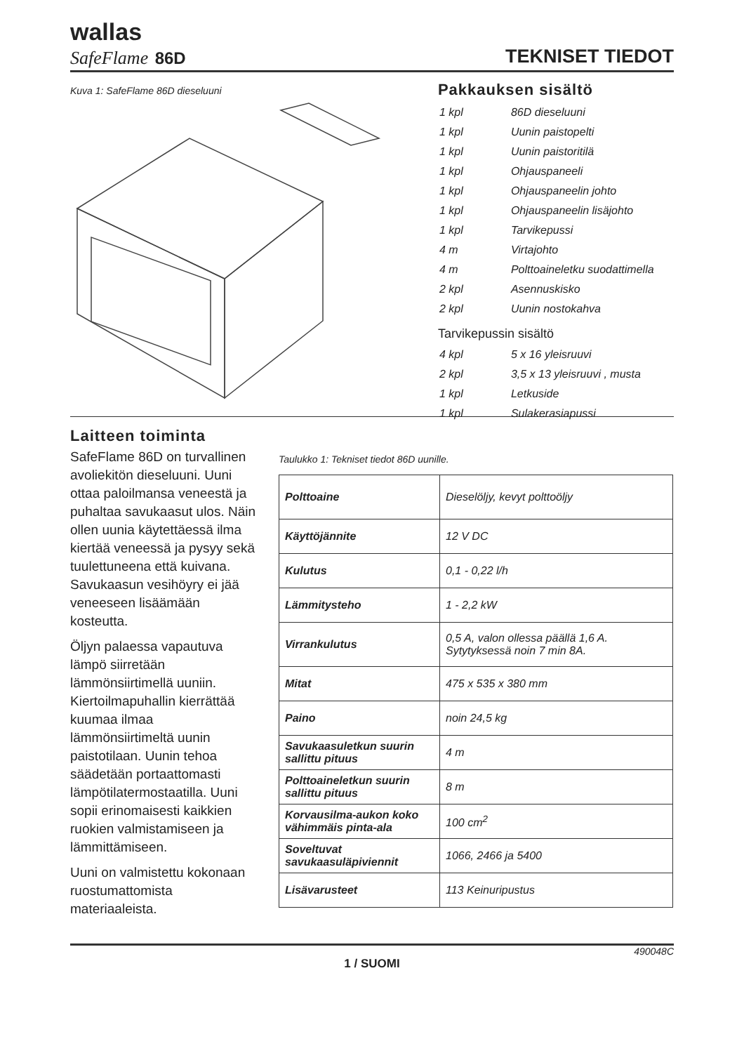wallas
SafeFlame 86D
TEKNISET TIEDOT
Kuva 1: SafeFlame 86D dieseluuni
Pakkauksen sisältö
| 1 kpl | 86D dieseluuni |
| 1 kpl | Uunin paistopelti |
| 1 kpl | Uunin paistoritilä |
| 1 kpl | Ohjauspaneeli |
| 1 kpl | Ohjauspaneelin johto |
| 1 kpl | Ohjauspaneelin lisäjohto |
| 1 kpl | Tarvikepussi |
| 4 m | Virtajohto |
| 4 m | Polttoaineletku suodattimella |
| 2 kpl | Asennuskisko |
| 2 kpl | Uunin nostokahva |
Tarvikepussin sisältö
| 4 kpl | 5 x 16 yleisruuvi |
| 2 kpl | 3,5 x 13 yleisruuvi , musta |
| 1 kpl | Letkuside |
| 1 kpl | Sulakerasiapussi |
Laitteen toiminta
SafeFlame 86D on turvallinen avoliekitön dieseluuni. Uuni ottaa paloilmansa veneestä ja puhaltaa savukaasut ulos. Näin ollen uunia käytettäessä ilma kiertää veneessä ja pysyy sekä tuulettuneena että kuivana. Savukaasun vesihöyry ei jää veneeseen lisäämään kosteutta.
Öljyn palaessa vapautuva lämpö siirretään lämmönsiirtimellä uuniin. Kiertoilmapuhallin kierrättää kuumaa ilmaa lämmönsiirtimeltä uunin paistotilaan. Uunin tehoa säädetään portaattomasti lämpötilatermostaatilla. Uuni sopii erinomaisesti kaikkien ruokien valmistamiseen ja lämmittämiseen.
Uuni on valmistettu kokonaan ruostumattomista materiaaleista.
Taulukko 1: Tekniset tiedot 86D uunille.
| Polttoaine | Dieselöljy, kevyt polttoöljy |
| Käyttöjännite | 12 V DC |
| Kulutus | 0,1 - 0,22 l/h |
| Lämmitysteho | 1 - 2,2 kW |
| Virrankulutus | 0,5 A, valon ollessa päällä 1,6 A. Sytytyksessä noin 7 min 8A. |
| Mitat | 475 x 535 x 380 mm |
| Paino | noin 24,5 kg |
| Savukaasuletkun suurin sallittu pituus | 4 m |
| Polttoaineletkun suurin sallittu pituus | 8 m |
| Korvausilma-aukon koko vähimmäis pinta-ala | 100 cm<sup>2</sup> |
| Soveltuvat savukaasuläpiviennit | 1066, 2466 ja 5400 |
| Lisävarusteet | 113 Keinuripustus |
490048C
1 / SUOMI